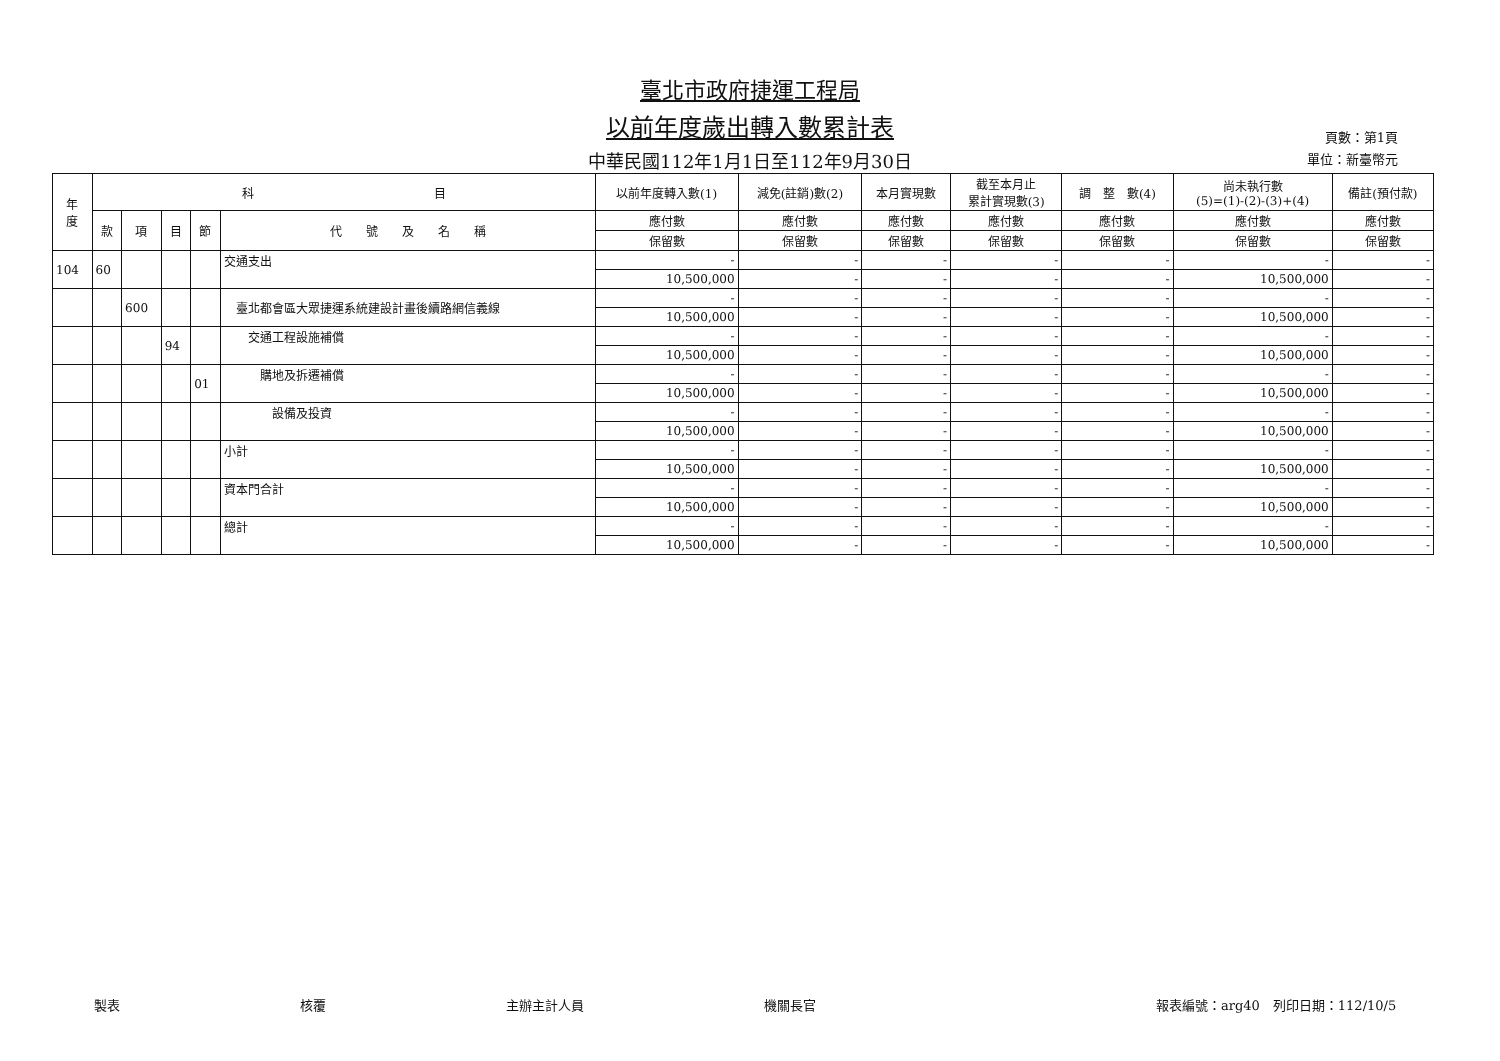臺北市政府捷運工程局
以前年度歲出轉入數累計表
中華民國112年1月1日至112年9月30日
頁數：第1頁
單位：新臺幣元
| 年 度 | 科 目 | | | | | 以前年度轉入數(1) | 減免(註銷)數(2) | 本月實現數 | 截至本月止 累計實現數(3) | 調 整 數(4) | 尚未執行數 (5)=(1)-(2)-(3)+(4) | 備註(預付款) |
| --- | --- | --- | --- | --- | --- | --- | --- | --- | --- | --- | --- | --- |
| | 款 | 項 | 目 | 節 | 代 號 及 名 稱 | 應付數 | 應付數 | 應付數 | 應付數 | 應付數 | 應付數 | 應付數 |
| | | | | | | 保留數 | 保留數 | 保留數 | 保留數 | 保留數 | 保留數 | 保留數 |
| 104 | 60 | | | | 交通支出 | - | - | - | - | - | - | - |
| | | | | | | 10,500,000 | - | - | - | - | 10,500,000 | - |
| | | 600 | | | 臺北都會區大眾捷運系統建設計畫後續路網信義線 | - | - | - | - | - | - | - |
| | | | | | | 10,500,000 | - | - | - | - | 10,500,000 | - |
| | | | 94 | | 交通工程設施補償 | - | - | - | - | - | - | - |
| | | | | | | 10,500,000 | - | - | - | - | 10,500,000 | - |
| | | | | 01 | 購地及拆遷補償 | - | - | - | - | - | - | - |
| | | | | | | 10,500,000 | - | - | - | - | 10,500,000 | - |
| | | | | | 設備及投資 | - | - | - | - | - | - | - |
| | | | | | | 10,500,000 | - | - | - | - | 10,500,000 | - |
| | | | | | 小計 | - | - | - | - | - | - | - |
| | | | | | | 10,500,000 | - | - | - | - | 10,500,000 | - |
| | | | | | 資本門合計 | - | - | - | - | - | - | - |
| | | | | | | 10,500,000 | - | - | - | - | 10,500,000 | - |
| | | | | | 總計 | - | - | - | - | - | - | - |
| | | | | | | 10,500,000 | - | - | - | - | 10,500,000 | - |
製表 核覆 主辦主計人員 機關長官 報表編號：arg40　列印日期：112/10/5